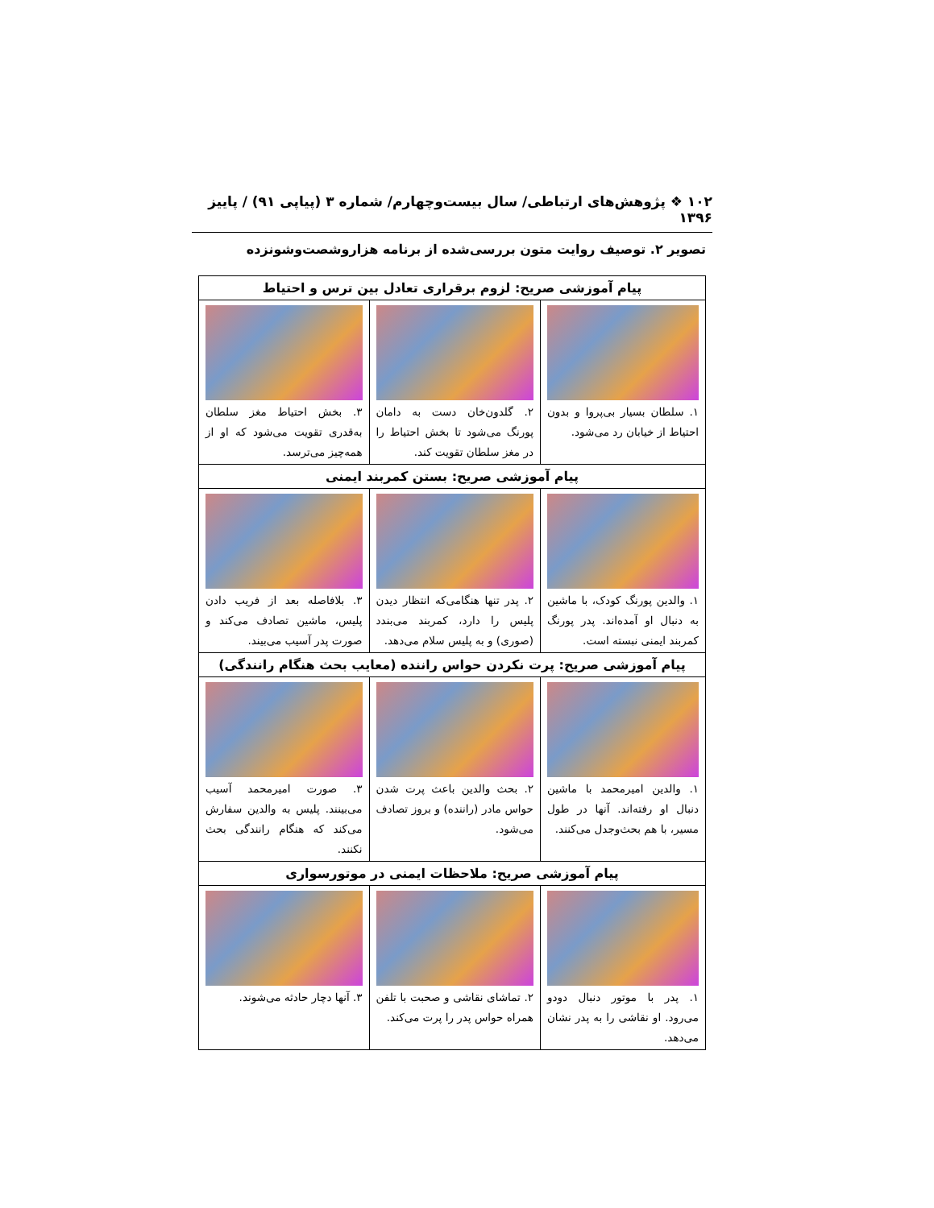۱۰۲ ❖ پژوهش‌های ارتباطی/ سال بیست‌وچهارم/ شماره ۳ (پیاپی ۹۱) / پاییز ۱۳۹۶
تصویر ۲. توصیف روایت متون بررسی‌شده از برنامه هزاروشصت‌وشونزده
| پیام آموزشی صریح: لزوم برقراری تعادل بین ترس و احتیاط | | |
| --- | --- | --- |
| ۱. سلطان بسیار بی‌پروا و بدون احتیاط از خیابان رد می‌شود. | ۲. گلدون‌خان دست به دامان پورنگ می‌شود تا بخش احتیاط را در مغز سلطان تقویت کند. | ۳. بخش احتیاط مغز سلطان به‌قدری تقویت می‌شود که او از همه‌چیز می‌ترسد. |
| پیام آموزشی صریح: بستن کمربند ایمنی | | |
| ۱. والدین پورنگ کودک، با ماشین به دنبال او آمده‌اند. پدر پورنگ کمربند ایمنی نبسته است. | ۲. پدر تنها هنگامی‌که انتظار دیدن پلیس را دارد، کمربند می‌بندد (صوری) و به پلیس سلام می‌دهد. | ۳. بلافاصله بعد از فریب دادن پلیس، ماشین تصادف می‌کند و صورت پدر آسیب می‌بیند. |
| پیام آموزشی صریح: پرت نکردن حواس راننده (معایب بحث هنگام رانندگی) | | |
| ۱. والدین امیرمحمد با ماشین دنبال او رفته‌اند. آنها در طول مسیر، با هم بحث‌وجدل می‌کنند. | ۲. بحث والدین باعث پرت شدن حواس مادر (راننده) و بروز تصادف می‌شود. | ۳. صورت امیرمحمد آسیب می‌بینند. پلیس به والدین سفارش می‌کند که هنگام رانندگی بحث نکنند. |
| پیام آموزشی صریح: ملاحظات ایمنی در موتورسواری | | |
| ۱. پدر با موتور دنبال دودو می‌رود. او نقاشی را به پدر نشان می‌دهد. | ۲. تماشای نقاشی و صحبت با تلفن همراه حواس پدر را پرت می‌کند. | ۳. آنها دچار حادثه می‌شوند. |